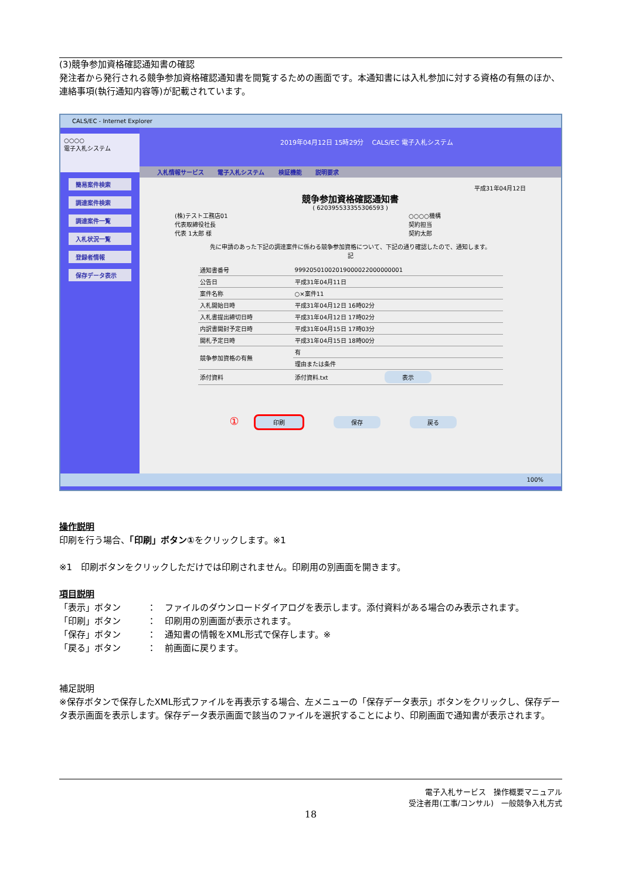(3)競争参加資格確認通知書の確認
発注者から発行される競争参加資格確認通知書を閲覧するための画面です。本通知書には入札参加に対する資格の有無のほか、連絡事項(執行通知内容等)が記載されています。
CALS/EC - Internet Explorer
○○○○
電子入札システム
簡易案件検索
調達案件検索
調達案件一覧
入札状況一覧
登録者情報
保存データ表示
2019年04月12日 15時29分 CALS/EC 電子入札システム
入札情報サービス 電子入札システム 検証機能 説明要求
平成31年04月12日
競争参加資格確認通知書
( 620395533355306593 )
(株)テスト工務店01
代表取締役社長
代表 1太郎 様
○○○○機構
契約担当
契約太郎
先に申請のあった下記の調達案件に係わる競争参加資格について、下記の通り確認したので、通知します。
記
| 通知書番号 | 99920501002019000022000000001 | |
| 公告日 | 平成31年04月11日 | |
| 案件名称 | ○×案件11 | |
| 入札開始日時 | 平成31年04月12日 16時02分 | |
| 入札書提出締切日時 | 平成31年04月12日 17時02分 | |
| 内訳書開封予定日時 | 平成31年04月15日 17時03分 | |
| 開札予定日時 | 平成31年04月15日 18時00分 | |
| 競争参加資格の有無 | 有 | |
| | 理由または条件 | |
| 添付資料 | 添付資料.txt | 表示 |
① 印刷 保存 戻る
100%
操作説明
印刷を行う場合、「印刷」ボタン①をクリックします。※1
※1　印刷ボタンをクリックしただけでは印刷されません。印刷用の別画面を開きます。
項目説明
「表示」ボタン ：　ファイルのダウンロードダイアログを表示します。添付資料がある場合のみ表示されます。
「印刷」ボタン ：　印刷用の別画面が表示されます。
「保存」ボタン ：　通知書の情報をXML形式で保存します。※
「戻る」ボタン ：　前画面に戻ります。
補足説明
※保存ボタンで保存したXML形式ファイルを再表示する場合、左メニューの「保存データ表示」ボタンをクリックし、保存データ表示画面を表示します。保存データ表示画面で該当のファイルを選択することにより、印刷画面で通知書が表示されます。
電子入札サービス　操作概要マニュアル
受注者用(工事/コンサル)　一般競争入札方式
18